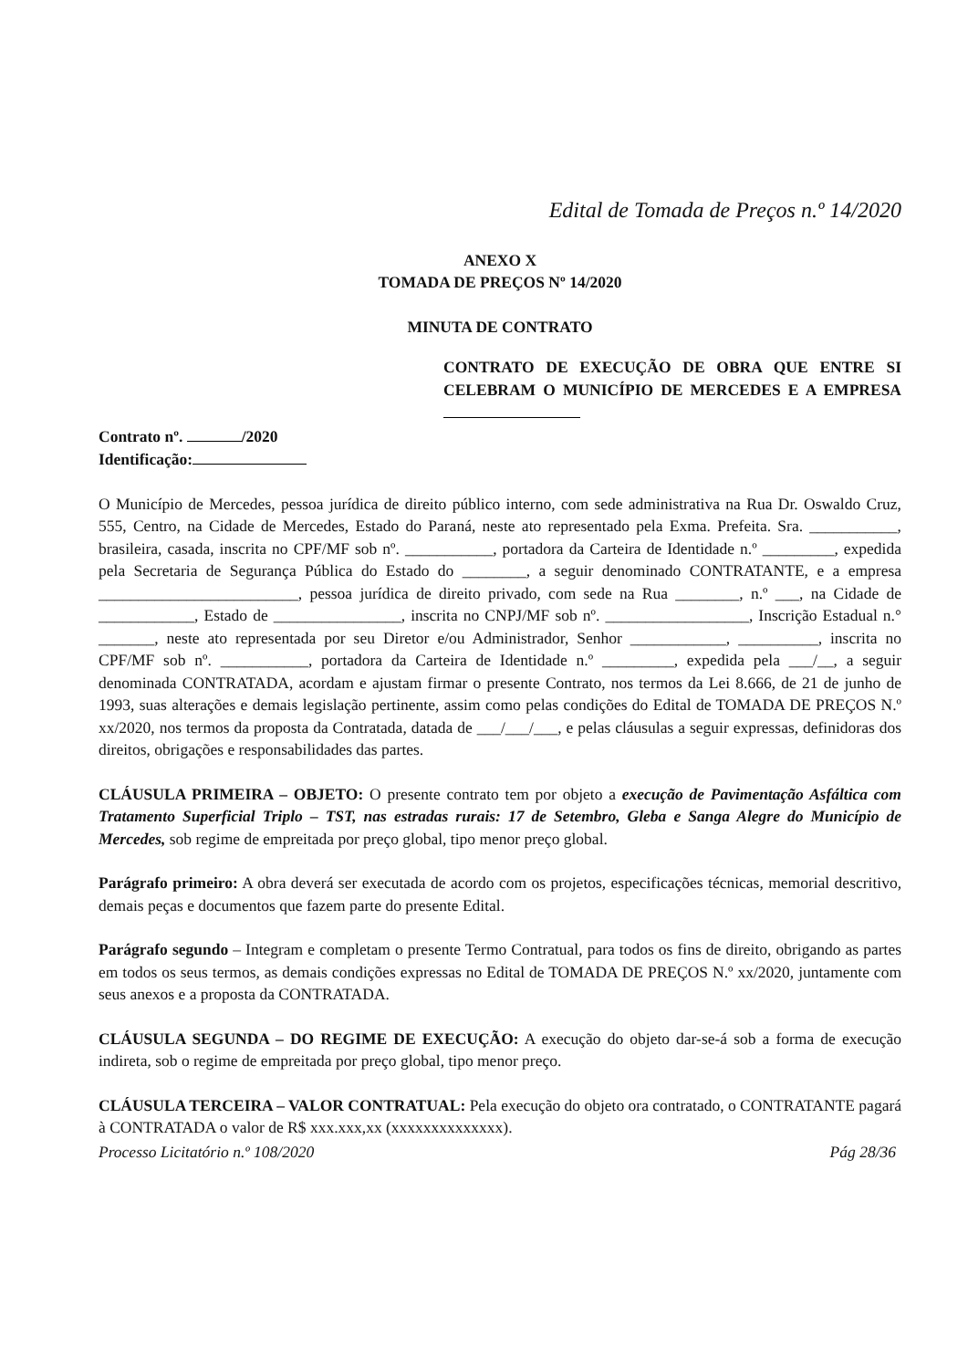Edital de Tomada de Preços n.º 14/2020
ANEXO X
TOMADA DE PREÇOS Nº 14/2020
MINUTA DE CONTRATO
CONTRATO DE EXECUÇÃO DE OBRA QUE ENTRE SI CELEBRAM O MUNICÍPIO DE MERCEDES E A EMPRESA
Contrato nº. /2020
Identificação:
O Município de Mercedes, pessoa jurídica de direito público interno, com sede administrativa na Rua Dr. Oswaldo Cruz, 555, Centro, na Cidade de Mercedes, Estado do Paraná, neste ato representado pela Exma. Prefeita. Sra. ___________, brasileira, casada, inscrita no CPF/MF sob nº. ___________, portadora da Carteira de Identidade n.º _________, expedida pela Secretaria de Segurança Pública do Estado do ________, a seguir denominado CONTRATANTE, e a empresa _________________________, pessoa jurídica de direito privado, com sede na Rua ________, n.º ___, na Cidade de ____________, Estado de ________________, inscrita no CNPJ/MF sob nº. __________________, Inscrição Estadual n.° _______, neste ato representada por seu Diretor e/ou Administrador, Senhor ____________, __________, inscrita no CPF/MF sob nº. ___________, portadora da Carteira de Identidade n.º _________, expedida pela ___/__, a seguir denominada CONTRATADA, acordam e ajustam firmar o presente Contrato, nos termos da Lei 8.666, de 21 de junho de 1993, suas alterações e demais legislação pertinente, assim como pelas condições do Edital de TOMADA DE PREÇOS N.º xx/2020, nos termos da proposta da Contratada, datada de ___/___/___, e pelas cláusulas a seguir expressas, definidoras dos direitos, obrigações e responsabilidades das partes.
CLÁUSULA PRIMEIRA – OBJETO: O presente contrato tem por objeto a execução de Pavimentação Asfáltica com Tratamento Superficial Triplo – TST, nas estradas rurais: 17 de Setembro, Gleba e Sanga Alegre do Município de Mercedes, sob regime de empreitada por preço global, tipo menor preço global.
Parágrafo primeiro: A obra deverá ser executada de acordo com os projetos, especificações técnicas, memorial descritivo, demais peças e documentos que fazem parte do presente Edital.
Parágrafo segundo – Integram e completam o presente Termo Contratual, para todos os fins de direito, obrigando as partes em todos os seus termos, as demais condições expressas no Edital de TOMADA DE PREÇOS N.º xx/2020, juntamente com seus anexos e a proposta da CONTRATADA.
CLÁUSULA SEGUNDA – DO REGIME DE EXECUÇÃO: A execução do objeto dar-se-á sob a forma de execução indireta, sob o regime de empreitada por preço global, tipo menor preço.
CLÁUSULA TERCEIRA – VALOR CONTRATUAL: Pela execução do objeto ora contratado, o CONTRATANTE pagará à CONTRATADA o valor de R$ xxx.xxx,xx (xxxxxxxxxxxxxx).
Processo Licitatório n.º 108/2020 Pág 28/36